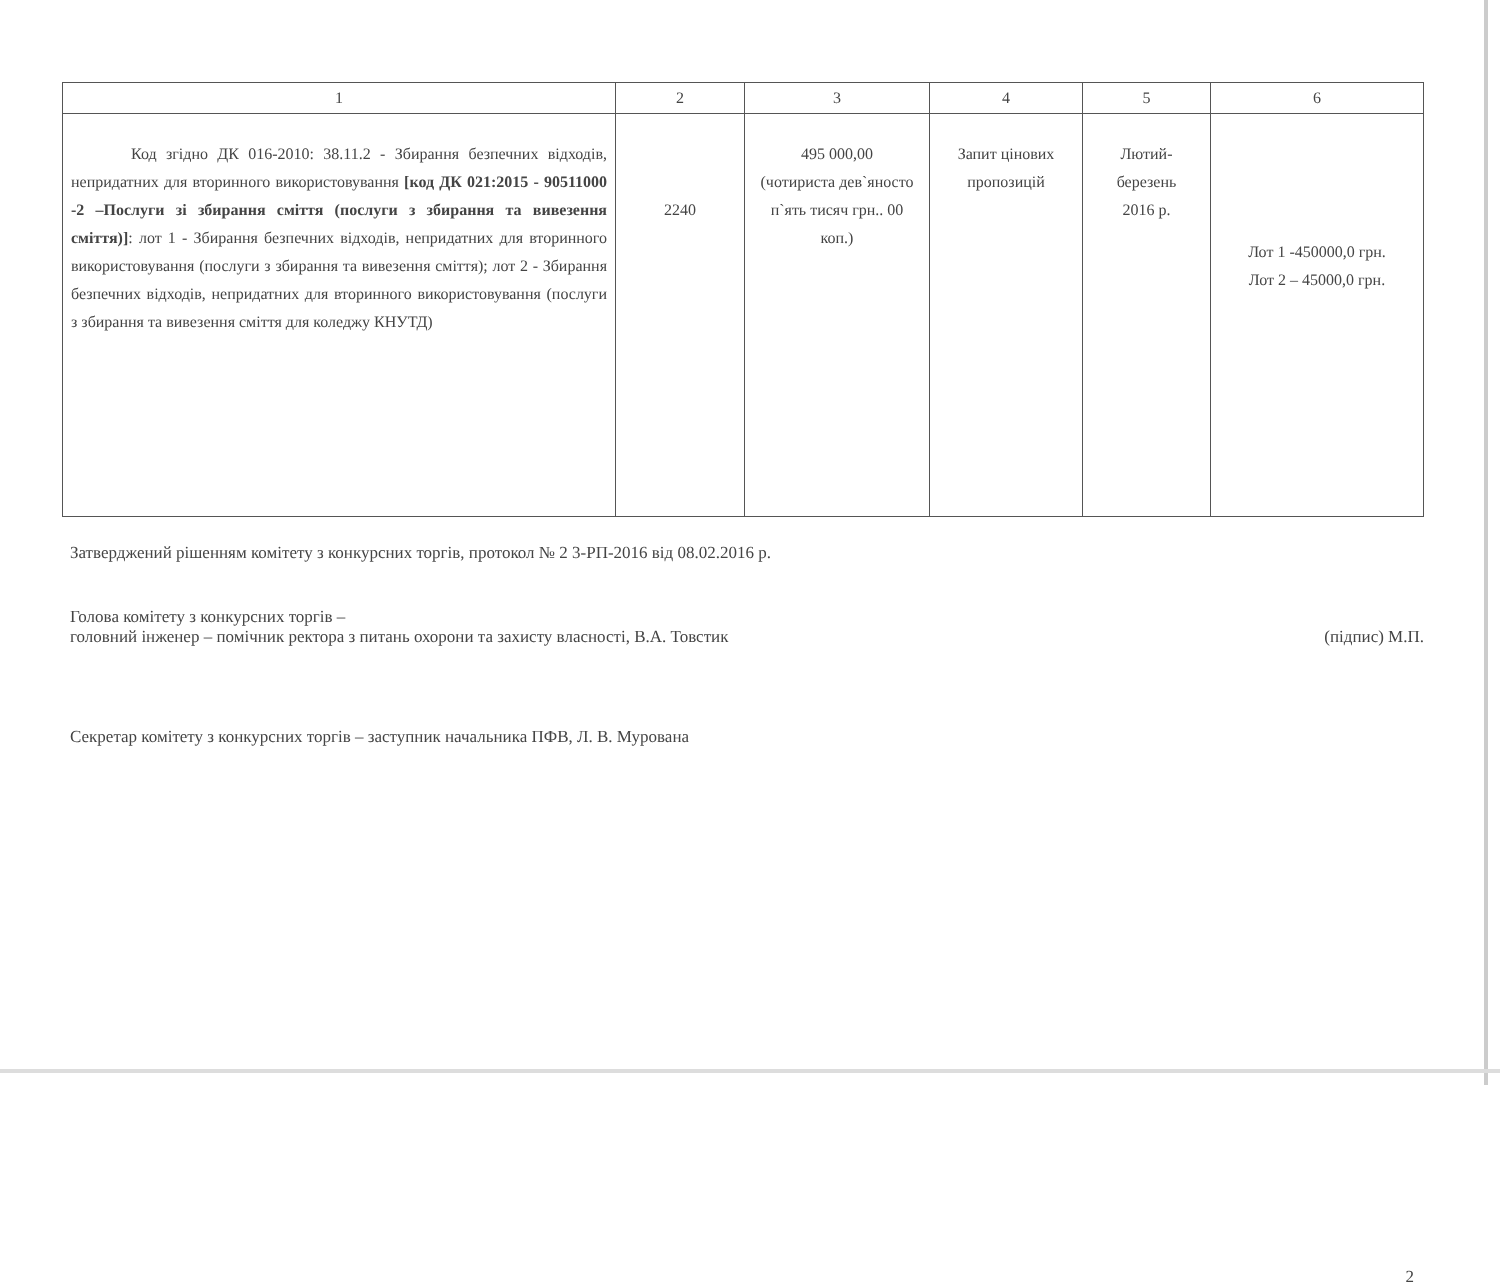| 1 | 2 | 3 | 4 | 5 | 6 |
| --- | --- | --- | --- | --- | --- |
| Код згідно ДК 016-2010: 38.11.2 - Збирання безпечних відходів, непридатних для вторинного використовування [код ДК 021:2015 - 90511000 -2 –Послуги зі збирання сміття (послуги з збирання та вивезення сміття)] : лот 1 - Збирання безпечних відходів, непридатних для вторинного використовування (послуги з збирання та вивезення сміття); лот 2 - Збирання безпечних відходів, непридатних для вторинного використовування (послуги з збирання та вивезення сміття для коледжу КНУТД) | 2240 | 495 000,00 (чотириста дев`яносто п`ять тисяч грн.. 00 коп.) | Запит цінових пропозицій | Лютий- березень 2016 р. | Лот 1 -450000,0 грн. Лот 2 – 45000,0 грн. |
Затверджений рішенням комітету з конкурсних торгів, протокол № 2 3-РП-2016 від 08.02.2016 р.
Голова комітету з конкурсних торгів –
головний інженер – помічник ректора з питань охорони та захисту власності, В.А. Товстик (підпис) М.П.
Секретар комітету з конкурсних торгів – заступник начальника ПФВ, Л. В. Мурована
2